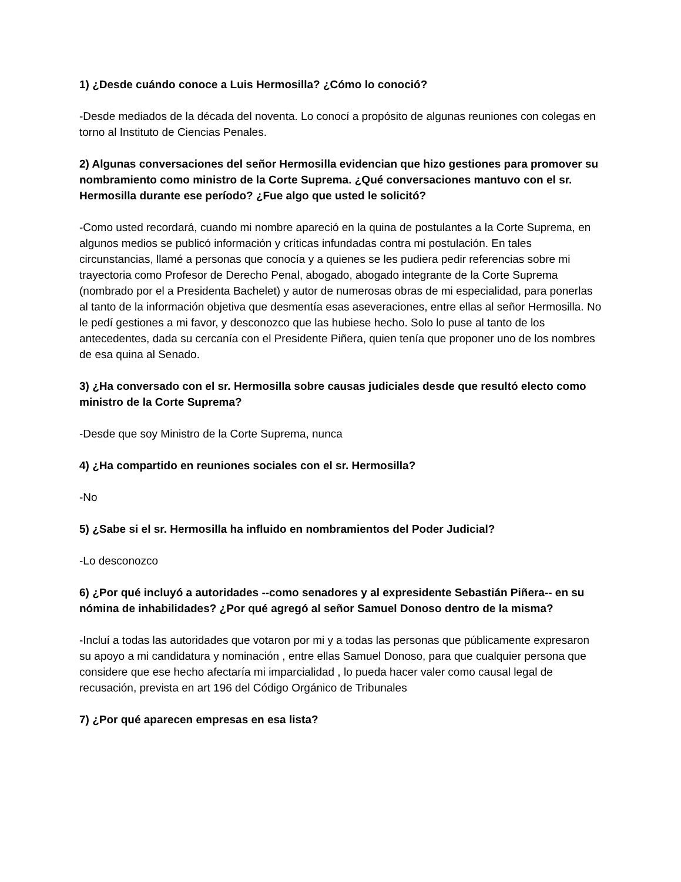1) ¿Desde cuándo conoce a Luis Hermosilla? ¿Cómo lo conoció?
-Desde mediados de la década del noventa. Lo conocí a propósito de algunas reuniones con colegas en torno al Instituto de Ciencias Penales.
2) Algunas conversaciones del señor Hermosilla evidencian que hizo gestiones para promover su nombramiento como ministro de la Corte Suprema. ¿Qué conversaciones mantuvo con el sr. Hermosilla durante ese período? ¿Fue algo que usted le solicitó?
-Como usted recordará, cuando mi nombre apareció en la quina de postulantes a la Corte Suprema, en algunos medios se publicó información y críticas infundadas contra mi postulación. En tales circunstancias, llamé a personas que conocía y a quienes se les pudiera pedir referencias sobre mi trayectoria como Profesor de Derecho Penal, abogado, abogado integrante de la Corte Suprema (nombrado por el a Presidenta Bachelet) y autor de numerosas obras de mi especialidad, para ponerlas al tanto de la información objetiva que desmentía esas aseveraciones, entre ellas al señor Hermosilla. No le pedí gestiones a mi favor, y desconozco que las hubiese hecho. Solo lo puse al tanto de los antecedentes, dada su cercanía con el Presidente Piñera, quien tenía que proponer uno de los nombres de esa quina al Senado.
3) ¿Ha conversado con el sr. Hermosilla sobre causas judiciales desde que resultó electo como ministro de la Corte Suprema?
-Desde que soy Ministro de la Corte Suprema, nunca
4) ¿Ha compartido en reuniones sociales con el sr. Hermosilla?
-No
5) ¿Sabe si el sr. Hermosilla ha influido en nombramientos del Poder Judicial?
-Lo desconozco
6) ¿Por qué incluyó a autoridades --como senadores y al expresidente Sebastián Piñera-- en su nómina de inhabilidades? ¿Por qué agregó al señor Samuel Donoso dentro de la misma?
-Incluí a todas las autoridades que votaron por mi y a todas las personas que públicamente expresaron su apoyo a mi candidatura y nominación , entre ellas Samuel Donoso, para que cualquier persona que considere que ese hecho afectaría mi imparcialidad , lo pueda hacer valer como causal legal de recusación, prevista en art 196 del Código Orgánico de Tribunales
7) ¿Por qué aparecen empresas en esa lista?